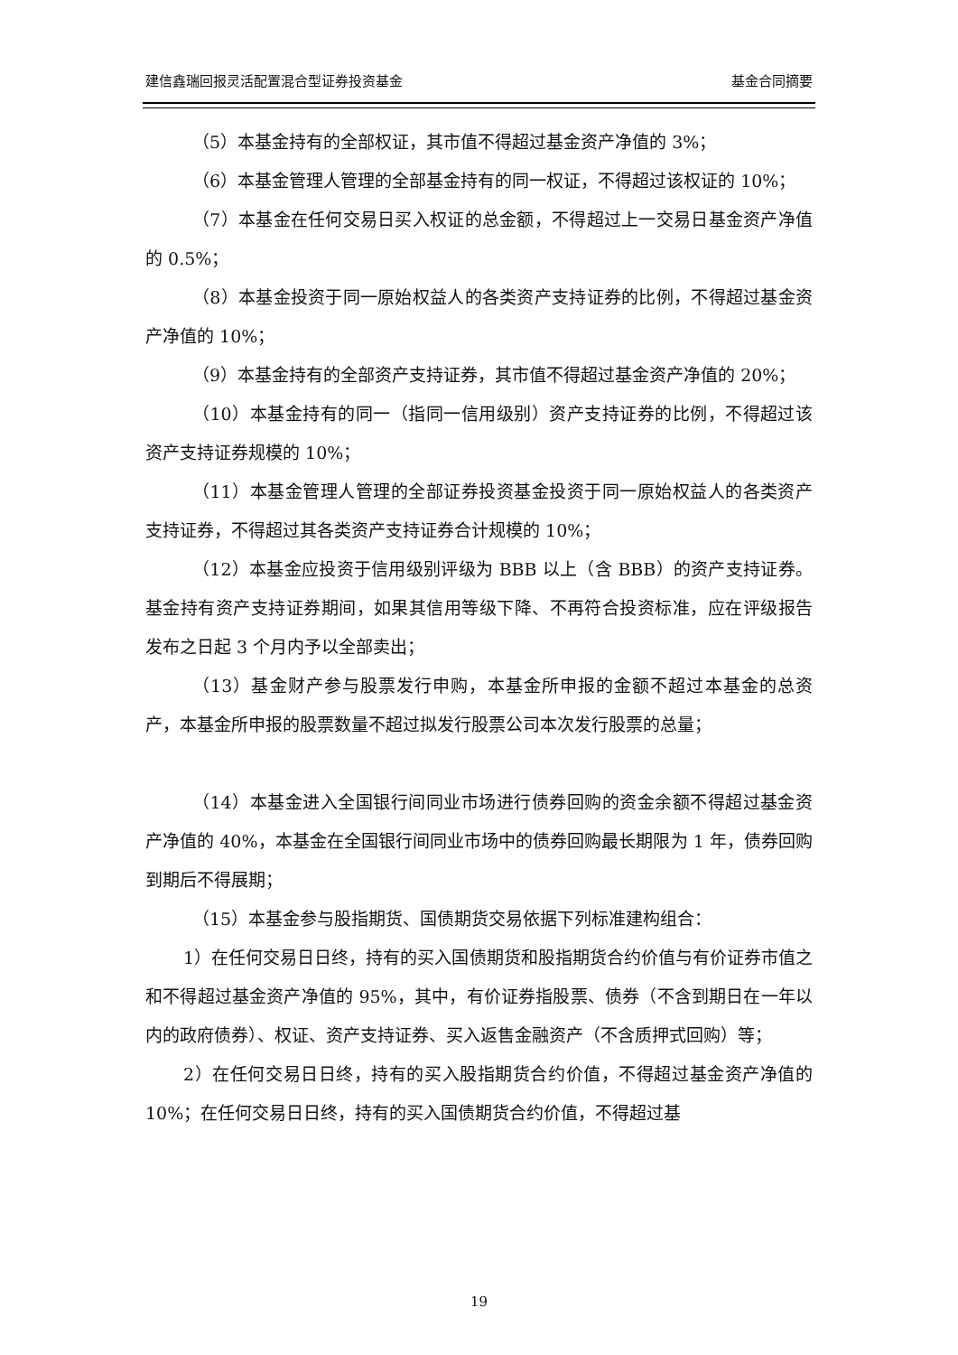建信鑫瑞回报灵活配置混合型证券投资基金 基金合同摘要
（5）本基金持有的全部权证，其市值不得超过基金资产净值的 3%；
（6）本基金管理人管理的全部基金持有的同一权证，不得超过该权证的 10%；
（7）本基金在任何交易日买入权证的总金额，不得超过上一交易日基金资产净值的 0.5%；
（8）本基金投资于同一原始权益人的各类资产支持证券的比例，不得超过基金资产净值的 10%；
（9）本基金持有的全部资产支持证券，其市值不得超过基金资产净值的 20%；
（10）本基金持有的同一（指同一信用级别）资产支持证券的比例，不得超过该资产支持证券规模的 10%；
（11）本基金管理人管理的全部证券投资基金投资于同一原始权益人的各类资产支持证券，不得超过其各类资产支持证券合计规模的 10%；
（12）本基金应投资于信用级别评级为 BBB 以上（含 BBB）的资产支持证券。基金持有资产支持证券期间，如果其信用等级下降、不再符合投资标准，应在评级报告发布之日起 3 个月内予以全部卖出；
（13）基金财产参与股票发行申购，本基金所申报的金额不超过本基金的总资产，本基金所申报的股票数量不超过拟发行股票公司本次发行股票的总量；
（14）本基金进入全国银行间同业市场进行债券回购的资金余额不得超过基金资产净值的 40%，本基金在全国银行间同业市场中的债券回购最长期限为 1 年，债券回购到期后不得展期；
（15）本基金参与股指期货、国债期货交易依据下列标准建构组合：
1）在任何交易日日终，持有的买入国债期货和股指期货合约价值与有价证券市值之和不得超过基金资产净值的 95%，其中，有价证券指股票、债券（不含到期日在一年以内的政府债券）、权证、资产支持证券、买入返售金融资产（不含质押式回购）等；
2）在任何交易日日终，持有的买入股指期货合约价值，不得超过基金资产净值的 10%；在任何交易日日终，持有的买入国债期货合约价值，不得超过基
19